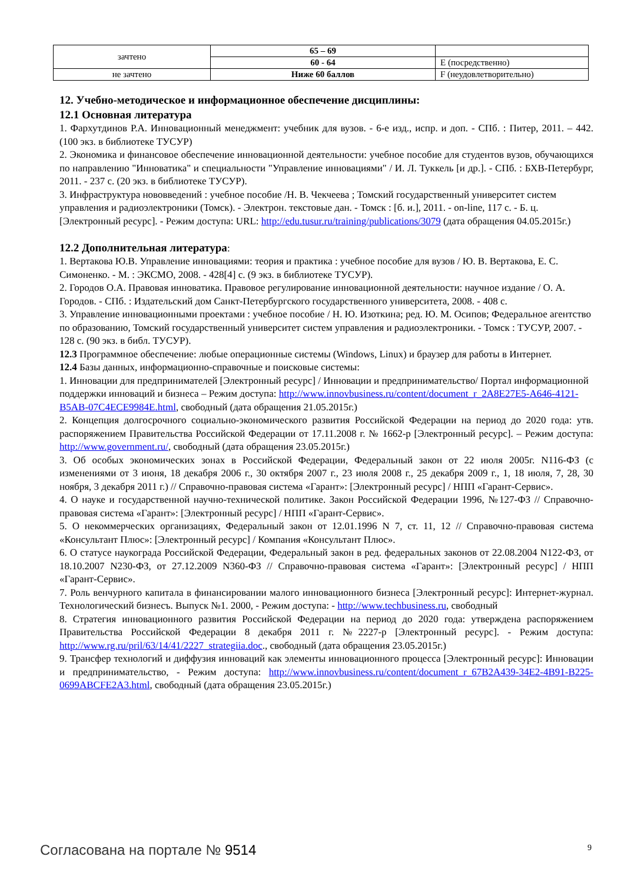| зачтено | 65 – 69 | |
| | 60 - 64 | E (посредственно) |
| не зачтено | Ниже 60 баллов | F (неудовлетворительно) |
12. Учебно-методическое и информационное обеспечение дисциплины:
12.1 Основная литература
1. Фархутдинов Р.А. Инновационный менеджмент: учебник для вузов. - 6-е изд., испр. и доп. - СПб. : Питер, 2011. – 442. (100 экз. в библиотеке ТУСУР)
2. Экономика и финансовое обеспечение инновационной деятельности: учебное пособие для студентов вузов, обучающихся по направлению "Инноватика" и специальности "Управление инновациями" / И. Л. Туккель [и др.]. - СПб. : БХВ-Петербург, 2011. - 237 с. (20 экз. в библиотеке ТУСУР).
3. Инфраструктура нововведений : учебное пособие /Н. В. Чекчеева ; Томский государственный университет систем управления и радиоэлектроники (Томск). - Электрон. текстовые дан. - Томск : [б. и.], 2011. - on-line, 117 с. - Б. ц. [Электронный ресурс]. - Режим доступа: URL: http://edu.tusur.ru/training/publications/3079 (дата обращения 04.05.2015г.)
12.2 Дополнительная литература:
1. Вертакова Ю.В. Управление инновациями: теория и практика : учебное пособие для вузов / Ю. В. Вертакова, Е. С. Симоненко. - М. : ЭКСМО, 2008. - 428[4] с. (9 экз. в библиотеке ТУСУР).
2. Городов О.А. Правовая инноватика. Правовое регулирование инновационной деятельности: научное издание / О. А. Городов. - СПб. : Издательский дом Санкт-Петербургского государственного университета, 2008. - 408 с.
3. Управление инновационными проектами : учебное пособие / Н. Ю. Изоткина; ред. Ю. М. Осипов; Федеральное агентство по образованию, Томский государственный университет систем управления и радиоэлектроники. - Томск : ТУСУР, 2007. - 128 с. (90 экз. в библ. ТУСУР).
12.3 Программное обеспечение: любые операционные системы (Windows, Linux) и браузер для работы в Интернет.
12.4 Базы данных, информационно-справочные и поисковые системы:
1. Инновации для предпринимателей [Электронный ресурс] / Инновации и предпринимательство/ Портал информационной поддержки инноваций и бизнеса – Режим доступа: http://www.innovbusiness.ru/content/document_r_2A8E27E5-A646-4121-B5AB-07C4ECE9984E.html, свободный (дата обращения 21.05.2015г.)
2. Концепция долгосрочного социально-экономического развития Российской Федерации на период до 2020 года: утв. распоряжением Правительства Российской Федерации от 17.11.2008 г. № 1662-р [Электронный ресурс]. – Режим доступа: http://www.government.ru/, свободный (дата обращения 23.05.2015г.)
3. Об особых экономических зонах в Российской Федерации, Федеральный закон от 22 июля 2005г. N116-ФЗ (с изменениями от 3 июня, 18 декабря 2006 г., 30 октября 2007 г., 23 июля 2008 г., 25 декабря 2009 г., 1, 18 июля, 7, 28, 30 ноября, 3 декабря 2011 г.) // Справочно-правовая система «Гарант»: [Электронный ресурс] / НПП «Гарант-Сервис».
4. О науке и государственной научно-технической политике. Закон Российской Федерации 1996, №127-ФЗ // Справочно-правовая система «Гарант»: [Электронный ресурс] / НПП «Гарант-Сервис».
5. О некоммерческих организациях, Федеральный закон от 12.01.1996 N 7, ст. 11, 12 // Справочно-правовая система «Консультант Плюс»: [Электронный ресурс] / Компания «Консультант Плюс».
6. О статусе наукограда Российской Федерации, Федеральный закон в ред. федеральных законов от 22.08.2004 N122-ФЗ, от 18.10.2007 N230-ФЗ, от 27.12.2009 N360-ФЗ // Справочно-правовая система «Гарант»: [Электронный ресурс] / НПП «Гарант-Сервис».
7. Роль венчурного капитала в финансировании малого инновационного бизнеса [Электронный ресурс]: Интернет-журнал. Технологический бизнесъ. Выпуск №1. 2000, - Режим доступа: - http://www.techbusiness.ru, свободный
8. Стратегия инновационного развития Российской Федерации на период до 2020 года: утверждена распоряжением Правительства Российской Федерации 8 декабря 2011 г. №2227-р [Электронный ресурс]. - Режим доступа: http://www.rg.ru/pril/63/14/41/2227_strategiia.doc., свободный (дата обращения 23.05.2015г.)
9. Трансфер технологий и диффузия инноваций как элементы инновационного процесса [Электронный ресурс]: Инновации и предпринимательство, - Режим доступа: http://www.innovbusiness.ru/content/document_r_67B2A439-34E2-4B91-B225-0699ABCFE2A3.html, свободный (дата обращения 23.05.2015г.)
Согласована на портале № 9514 9